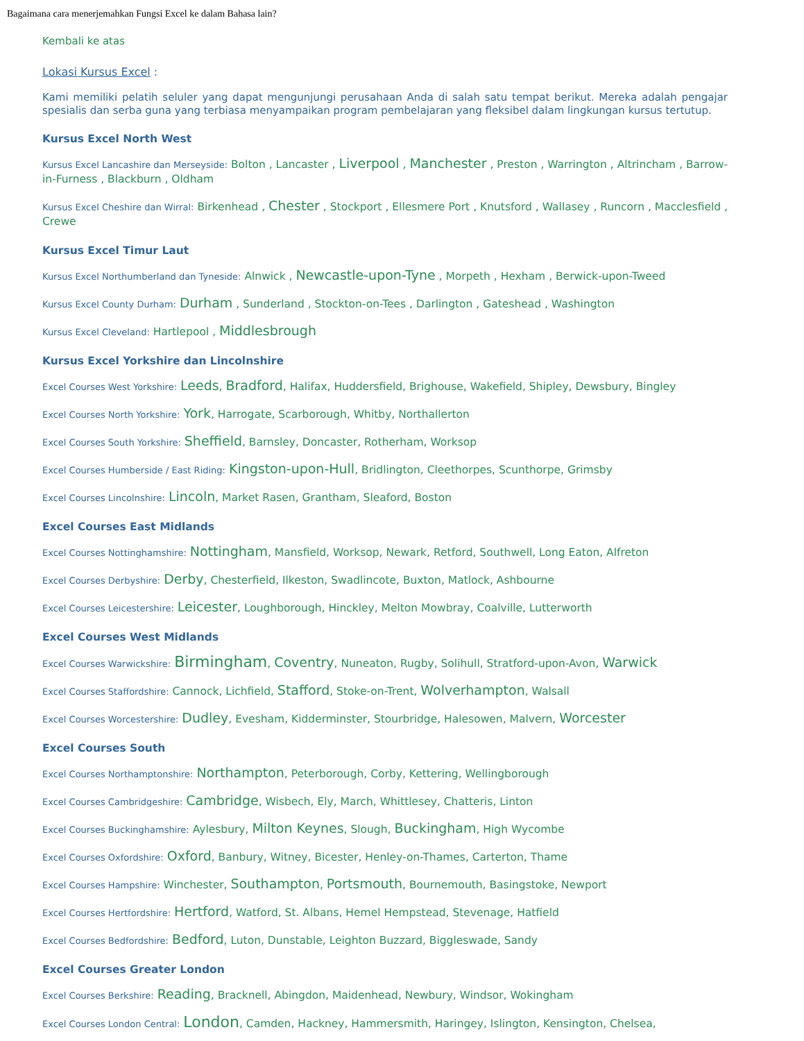Bagaimana cara menerjemahkan Fungsi Excel ke dalam Bahasa lain?
Kembali ke atas
Lokasi Kursus Excel :
Kami memiliki pelatih seluler yang dapat mengunjungi perusahaan Anda di salah satu tempat berikut. Mereka adalah pengajar spesialis dan serba guna yang terbiasa menyampaikan program pembelajaran yang fleksibel dalam lingkungan kursus tertutup.
Kursus Excel North West
Kursus Excel Lancashire dan Merseyside: Bolton , Lancaster , Liverpool , Manchester , Preston , Warrington , Altrincham , Barrow-in-Furness , Blackburn , Oldham
Kursus Excel Cheshire dan Wirral: Birkenhead , Chester , Stockport , Ellesmere Port , Knutsford , Wallasey , Runcorn , Macclesfield , Crewe
Kursus Excel Timur Laut
Kursus Excel Northumberland dan Tyneside: Alnwick , Newcastle-upon-Tyne , Morpeth , Hexham , Berwick-upon-Tweed
Kursus Excel County Durham: Durham , Sunderland , Stockton-on-Tees , Darlington , Gateshead , Washington
Kursus Excel Cleveland: Hartlepool , Middlesbrough
Kursus Excel Yorkshire dan Lincolnshire
Excel Courses West Yorkshire: Leeds, Bradford, Halifax, Huddersfield, Brighouse, Wakefield, Shipley, Dewsbury, Bingley
Excel Courses North Yorkshire: York, Harrogate, Scarborough, Whitby, Northallerton
Excel Courses South Yorkshire: Sheffield, Barnsley, Doncaster, Rotherham, Worksop
Excel Courses Humberside / East Riding: Kingston-upon-Hull, Bridlington, Cleethorpes, Scunthorpe, Grimsby
Excel Courses Lincolnshire: Lincoln, Market Rasen, Grantham, Sleaford, Boston
Excel Courses East Midlands
Excel Courses Nottinghamshire: Nottingham, Mansfield, Worksop, Newark, Retford, Southwell, Long Eaton, Alfreton
Excel Courses Derbyshire: Derby, Chesterfield, Ilkeston, Swadlincote, Buxton, Matlock, Ashbourne
Excel Courses Leicestershire: Leicester, Loughborough, Hinckley, Melton Mowbray, Coalville, Lutterworth
Excel Courses West Midlands
Excel Courses Warwickshire: Birmingham, Coventry, Nuneaton, Rugby, Solihull, Stratford-upon-Avon, Warwick
Excel Courses Staffordshire: Cannock, Lichfield, Stafford, Stoke-on-Trent, Wolverhampton, Walsall
Excel Courses Worcestershire: Dudley, Evesham, Kidderminster, Stourbridge, Halesowen, Malvern, Worcester
Excel Courses South
Excel Courses Northamptonshire: Northampton, Peterborough, Corby, Kettering, Wellingborough
Excel Courses Cambridgeshire: Cambridge, Wisbech, Ely, March, Whittlesey, Chatteris, Linton
Excel Courses Buckinghamshire: Aylesbury, Milton Keynes, Slough, Buckingham, High Wycombe
Excel Courses Oxfordshire: Oxford, Banbury, Witney, Bicester, Henley-on-Thames, Carterton, Thame
Excel Courses Hampshire: Winchester, Southampton, Portsmouth, Bournemouth, Basingstoke, Newport
Excel Courses Hertfordshire: Hertford, Watford, St. Albans, Hemel Hempstead, Stevenage, Hatfield
Excel Courses Bedfordshire: Bedford, Luton, Dunstable, Leighton Buzzard, Biggleswade, Sandy
Excel Courses Greater London
Excel Courses Berkshire: Reading, Bracknell, Abingdon, Maidenhead, Newbury, Windsor, Wokingham
Excel Courses London Central: London, Camden, Hackney, Hammersmith, Haringey, Islington, Kensington, Chelsea,